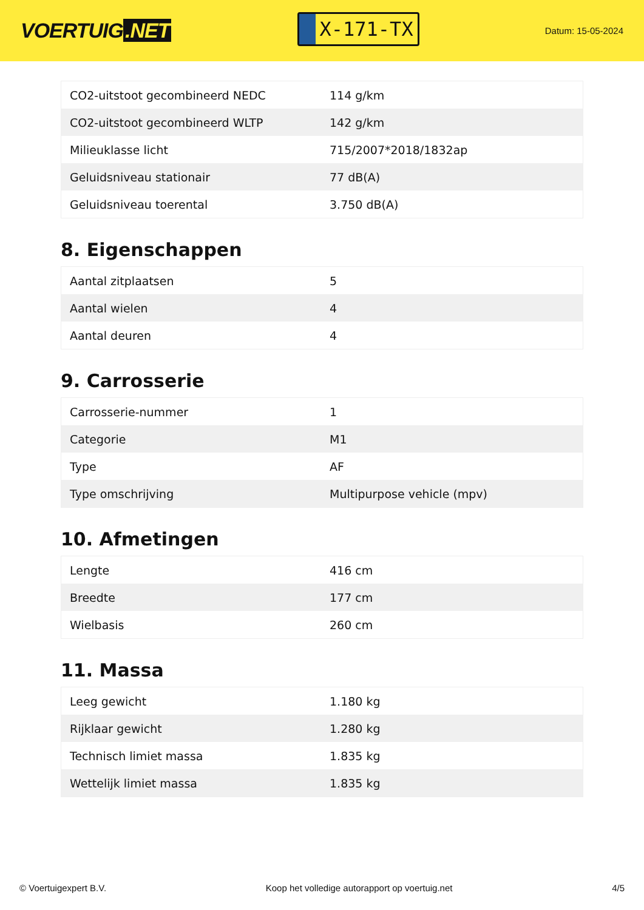VOERTUIG.NET
X-171-TX
Datum: 15-05-2024
| CO2-uitstoot gecombineerd NEDC | 114 g/km |
| CO2-uitstoot gecombineerd WLTP | 142 g/km |
| Milieuklasse licht | 715/2007*2018/1832ap |
| Geluidsniveau stationair | 77 dB(A) |
| Geluidsniveau toerental | 3.750 dB(A) |
8. Eigenschappen
| Aantal zitplaatsen | 5 |
| Aantal wielen | 4 |
| Aantal deuren | 4 |
9. Carrosserie
| Carrosserie-nummer | 1 |
| Categorie | M1 |
| Type | AF |
| Type omschrijving | Multipurpose vehicle (mpv) |
10. Afmetingen
| Lengte | 416 cm |
| Breedte | 177 cm |
| Wielbasis | 260 cm |
11. Massa
| Leeg gewicht | 1.180 kg |
| Rijklaar gewicht | 1.280 kg |
| Technisch limiet massa | 1.835 kg |
| Wettelijk limiet massa | 1.835 kg |
© Voertuigexpert B.V. Koop het volledige autorapport op voertuig.net 4/5